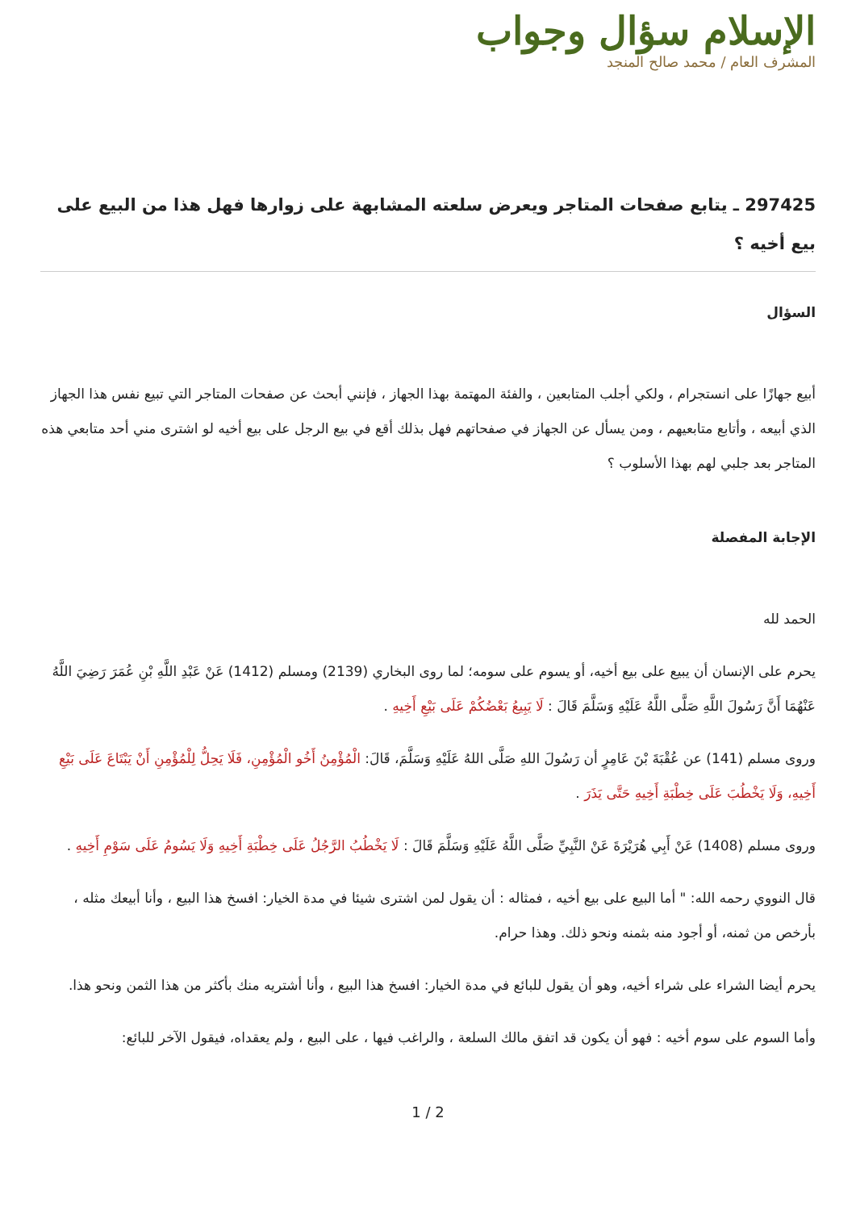الإسلام سؤال وجواب
المشرف العام / محمد صالح المنجد
297425 ـ يتابع صفحات المتاجر ويعرض سلعته المشابهة على زوارها فهل هذا من البيع على بيع أخيه ؟
السؤال
أبيع جهازًا على انستجرام ، ولكي أجلب المتابعين ، والفئة المهتمة بهذا الجهاز ، فإنني أبحث عن صفحات المتاجر التي تبيع نفس هذا الجهاز الذي أبيعه ، وأتابع متابعيهم ، ومن يسأل عن الجهاز في صفحاتهم فهل بذلك أقع في بيع الرجل على بيع أخيه لو اشترى مني أحد متابعي هذه المتاجر بعد جلبي لهم بهذا الأسلوب ؟
الإجابة المفصلة
الحمد لله
يحرم على الإنسان أن يبيع على بيع أخيه، أو يسوم على سومه؛ لما روى البخاري (2139) ومسلم (1412) عَنْ عَبْدِ اللَّهِ بْنِ عُمَرَ رَضِيَ اللَّهُ عَنْهُمَا أَنَّ رَسُولَ اللَّهِ صَلَّى اللَّهُ عَلَيْهِ وَسَلَّمَ قَالَ : لَا يَبِيعُ بَعْضُكُمْ عَلَى بَيْعِ أَخِيهِ .
وروى مسلم (141) عن عُقْبَةَ بْنَ عَامِرٍ أن رَسُولَ اللهِ صَلَّى اللهُ عَلَيْهِ وَسَلَّمَ، قَالَ: الْمُؤْمِنُ أَخُو الْمُؤْمِنِ، فَلَا يَحِلُّ لِلْمُؤْمِنِ أَنْ يَبْتَاعَ عَلَى بَيْعِ أَخِيهِ، وَلَا يَخْطُبَ عَلَى خِطْبَةِ أَخِيهِ حَتَّى يَذَرَ .
وروى مسلم (1408) عَنْ أَبِي هُرَيْرَةَ عَنْ النَّبِيِّ صَلَّى اللَّهُ عَلَيْهِ وَسَلَّمَ قَالَ : لَا يَخْطُبُ الرَّجُلُ عَلَى خِطْبَةِ أَخِيهِ وَلَا يَسُومُ عَلَى سَوْمِ أَخِيهِ .
قال النووي رحمه الله: " أما البيع على بيع أخيه ، فمثاله : أن يقول لمن اشترى شيئا في مدة الخيار: افسخ هذا البيع ، وأنا أبيعك مثله ، بأرخص من ثمنه، أو أجود منه بثمنه ونحو ذلك. وهذا حرام.
يحرم أيضا الشراء على شراء أخيه، وهو أن يقول للبائع في مدة الخيار: افسخ هذا البيع ، وأنا أشتريه منك بأكثر من هذا الثمن ونحو هذا.
وأما السوم على سوم أخيه : فهو أن يكون قد اتفق مالك السلعة ، والراغب فيها ، على البيع ، ولم يعقداه، فيقول الآخر للبائع:
1 / 2